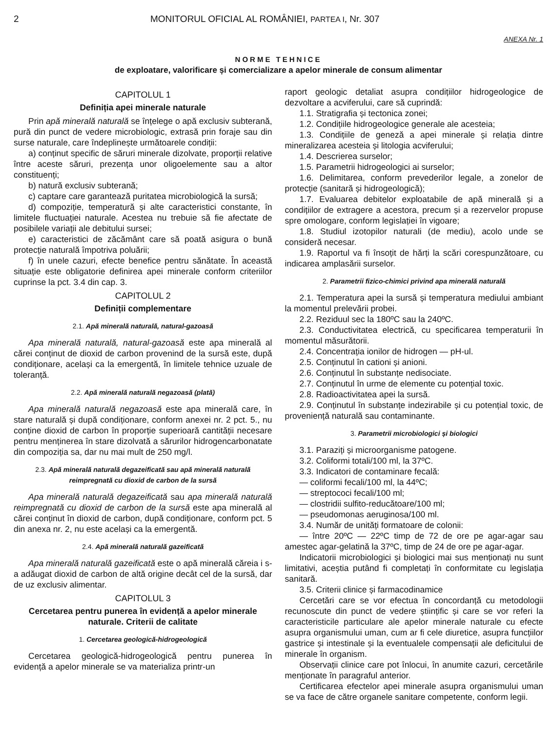2 MONITORUL OFICIAL AL ROMÂNIEI, PARTEA I, Nr. 307
ANEXA Nr. 1
NORME TEHNICE
de exploatare, valorificare și comercializare a apelor minerale de consum alimentar
CAPITOLUL 1
Definiția apei minerale naturale
Prin apă minerală naturală se înțelege o apă exclusiv subterană, pură din punct de vedere microbiologic, extrasă prin foraje sau din surse naturale, care îndeplinește următoarele condiții:
a) conținut specific de săruri minerale dizolvate, proporții relative între aceste săruri, prezența unor oligoelemente sau a altor constituenți;
b) natură exclusiv subterană;
c) captare care garantează puritatea microbiologică la sursă;
d) compoziție, temperatură și alte caracteristici constante, în limitele fluctuației naturale. Acestea nu trebuie să fie afectate de posibilele variații ale debitului sursei;
e) caracteristici de zăcământ care să poată asigura o bună protecție naturală împotriva poluării;
f) în unele cazuri, efecte benefice pentru sănătate. În această situație este obligatorie definirea apei minerale conform criteriilor cuprinse la pct. 3.4 din cap. 3.
CAPITOLUL 2
Definiții complementare
2.1. Apă minerală naturală, natural-gazoasă
Apa minerală naturală, natural-gazoasă este apa minerală al cărei conținut de dioxid de carbon provenind de la sursă este, după condiționare, același ca la emergentă, în limitele tehnice uzuale de toleranță.
2.2. Apă minerală naturală negazoasă (plată)
Apa minerală naturală negazoasă este apa minerală care, în stare naturală și după condiționare, conform anexei nr. 2 pct. 5., nu conține dioxid de carbon în proporție superioară cantității necesare pentru menținerea în stare dizolvată a sărurilor hidrogencarbonatate din compoziția sa, dar nu mai mult de 250 mg/l.
2.3. Apă minerală naturală degazeificată sau apă minerală naturală reimpregnată cu dioxid de carbon de la sursă
Apa minerală naturală degazeificată sau apa minerală naturală reimpregnată cu dioxid de carbon de la sursă este apa minerală al cărei conținut în dioxid de carbon, după condiționare, conform pct. 5 din anexa nr. 2, nu este același ca la emergentă.
2.4. Apă minerală naturală gazeificată
Apa minerală naturală gazeificată este o apă minerală căreia i s-a adăugat dioxid de carbon de altă origine decât cel de la sursă, dar de uz exclusiv alimentar.
CAPITOLUL 3
Cercetarea pentru punerea în evidență a apelor minerale naturale. Criterii de calitate
1. Cercetarea geologică-hidrogeologică
Cercetarea geologică-hidrogeologică pentru punerea în evidență a apelor minerale se va materializa printr-un
raport geologic detaliat asupra condițiilor hidrogeologice de dezvoltare a acviferului, care să cuprindă:
1.1. Stratigrafia și tectonica zonei;
1.2. Condițiile hidrogeologice generale ale acesteia;
1.3. Condițiile de geneză a apei minerale și relația dintre mineralizarea acesteia și litologia acviferului;
1.4. Descrierea surselor;
1.5. Parametrii hidrogeologici ai surselor;
1.6. Delimitarea, conform prevederilor legale, a zonelor de protecție (sanitară și hidrogeologică);
1.7. Evaluarea debitelor exploatabile de apă minerală și a condițiilor de extragere a acestora, precum și a rezervelor propuse spre omologare, conform legislației în vigoare;
1.8. Studiul izotopilor naturali (de mediu), acolo unde se consideră necesar.
1.9. Raportul va fi însoțit de hărți la scări corespunzătoare, cu indicarea amplasării surselor.
2. Parametrii fizico-chimici privind apa minerală naturală
2.1. Temperatura apei la sursă și temperatura mediului ambiant la momentul prelevării probei.
2.2. Reziduul sec la 180ºC sau la 240ºC.
2.3. Conductivitatea electrică, cu specificarea temperaturii în momentul măsurătorii.
2.4. Concentrația ionilor de hidrogen — pH-ul.
2.5. Conținutul în cationi și anioni.
2.6. Conținutul în substanțe nedisociate.
2.7. Conținutul în urme de elemente cu potențial toxic.
2.8. Radioactivitatea apei la sursă.
2.9. Conținutul în substanțe indezirabile și cu potențial toxic, de proveniență naturală sau contaminante.
3. Parametrii microbiologici și biologici
3.1. Paraziți și microorganisme patogene.
3.2. Coliformi totali/100 ml, la 37ºC.
3.3. Indicatori de contaminare fecală:
— coliformi fecali/100 ml, la 44ºC;
— streptococi fecali/100 ml;
— clostridii sulfito-reducătoare/100 ml;
— pseudomonas aeruginosa/100 ml.
3.4. Număr de unități formatoare de colonii:
— între 20ºC — 22ºC timp de 72 de ore pe agar-agar sau amestec agar-gelatină la 37ºC, timp de 24 de ore pe agar-agar.
Indicatorii microbiologici și biologici mai sus menționați nu sunt limitativi, aceștia putând fi completați în conformitate cu legislația sanitară.
3.5. Criterii clinice și farmacodinamice
Cercetări care se vor efectua în concordanță cu metodologii recunoscute din punct de vedere științific și care se vor referi la caracteristicile particulare ale apelor minerale naturale cu efecte asupra organismului uman, cum ar fi cele diuretice, asupra funcțiilor gastrice și intestinale și la eventualele compensații ale deficitului de minerale în organism.
Observații clinice care pot înlocui, în anumite cazuri, cercetările menționate în paragraful anterior.
Certificarea efectelor apei minerale asupra organismului uman se va face de către organele sanitare competente, conform legii.